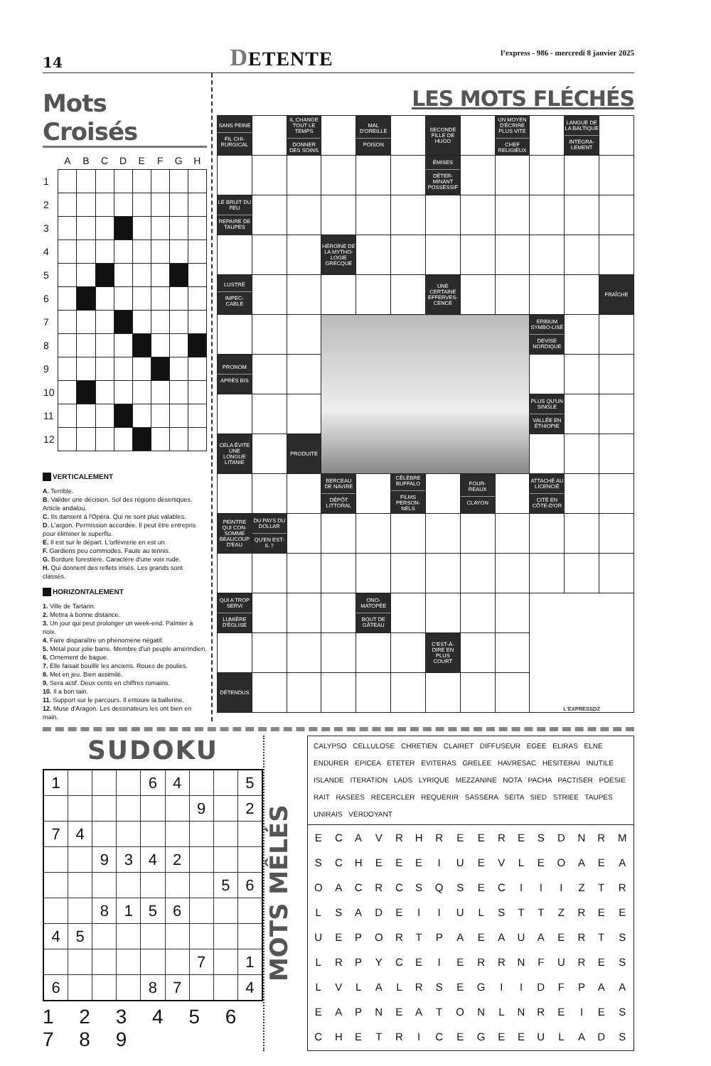14
DETENTE
l’express - 986 - mercredi 8 janvier 2025
Mots Croisés
| | A | B | C | D | E | F | G | H |
| --- | --- | --- | --- | --- | --- | --- | --- | --- |
| 1 | | | | | | | | |
| 2 | | | | | | | | |
| 3 | | | | | | | | |
| 4 | | | | | | | | |
| 5 | | | | | | | | |
| 6 | | | | | | | | |
| 7 | | | | | | | | |
| 8 | | | | | | | | |
| 9 | | | | | | | | |
| 10 | | | | | | | | |
| 11 | | | | | | | | |
| 12 | | | | | | | | |
VERTICALEMENT
A. Terrible.
B. Valider une décision. Sol des régions désertiques. Article andalou.
C. Ils dansent à l'Opéra. Qui ne sont plus valables.
D. L'argon. Permission accordée. Il peut être entrepris pour éliminer le superflu.
E. Il est sur le départ. L'orfèvrerie en est un.
F. Gardiens peu commodes. Faute au tennis.
G. Bordure forestière. Caractère d'une voix rude.
H. Qui donnent des reflets irisés. Les grands sont classés.
HORIZONTALEMENT
1. Ville de Tartarin.
2. Mettra à bonne distance.
3. Un jour qui peut prolonger un week-end. Palmier à noix.
4. Faire disparaître un phénomène négatif.
5. Métal pour jolie barre. Membre d'un peuple amérindien.
6. Ornement de bague.
7. Elle faisait bouillir les anciens. Roues de poulies.
8. Met en jeu. Bien assimilé.
9. Sera actif. Deux cents en chiffres romains.
10. Il a bon tain.
11. Support sur le parcours. Il entoure la ballerine.
12. Muse d'Aragon. Les dessinateurs les ont bien en main.
LES MOTS FLÉCHÉS
| SANS PEINE FIL CHI-RURGICAL | | IL CHANGE TOUT LE TEMPS DONNER DES SOINS | | MAL D'OREILLE POISON | | SECONDE FILLE DE HUGO | | UN MOYEN D'ÉCRIRE PLUS VITE CHEF RELIGIEUX | | LANGUE DE LA BALTIQUE INTÉGRA-LEMENT | |
| | | | | | | ÉMISES DÉTER-MINANT POSSESSIF | | | | | |
| LE BRUIT DU FEU REPAIRE DE TAUPES | | | | | | | | | | | |
| | | | HÉROÏNE DE LA MYTHO-LOGIE GRECQUE | | | | | | | | |
| LUSTRÉ IMPEC-CABLE | | | | | | UNE CERTAINE EFFERVES-CENCE | | | | | FRAÎCHE |
| | | | | | | | | | ERBIUM SYMBO-LISÉ DEVISE NORDIQUE | | |
| PRONOM APRÈS BIS | | | | | | | | | | | |
| | | | | | | | | | PLUS QU'UN SINGLE VALLÉE EN ÉTHIOPIE | | |
| CELA ÉVITE UNE LONGUE LITANIE | | PRODUITE | | | | | | | | | |
| | | | BERCEAU DE NAVIRE DÉPÔT LITTORAL | | CÉLÈBRE BUFFALO FILMS PERSON-NELS | | FOUR-REAUX CLAYON | | ATTACHÉ AU LICENCIÉ CITÉ EN CÔTE-D'OR | | |
| PEINTRE QUI CON-SOMME BEAUCOUP D'EAU | DU PAYS DU DOLLAR QU'EN EST-IL ? | | | | | | | | | | |
| QUI A TROP SERVI LUMIÈRE D'ÉGLISE | | | | ONO-MATOPÉE BOUT DE GÂTEAU | | | | | L'EXPRESSDZ | | |
| | | | | | | C'EST-À-DIRE EN PLUS COURT | | | | | |
| DÉTENDUS | | | | | | | | | | | |
SUDOKU
| 1 | | | | 6 | 4 | | | 5 |
| | | | | | | 9 | | 2 |
| 7 | 4 | | | | | | | |
| | | 9 | 3 | 4 | 2 | | | |
| | | | | | | | 5 | 6 |
| | | 8 | 1 | 5 | 6 | | | |
| 4 | 5 | | | | | | | |
| | | | | | | 7 | | 1 |
| 6 | | | | 8 | 7 | | | 4 |
1 2 3 4 5 6 7 8 9
MOTS MÊLÉS
CALYPSO CELLULOSE CHRETIEN CLAIRET DIFFUSEUR EGEE ELIRAS ELNE ENDURER EPICEA ETETER EVITERAS GRELEE HAVRESAC HESITERAI INUTILE ISLANDE ITERATION LADS LYRIQUE MEZZANINE NOTA PACHA PACTISER POESIE RAIT RASEES RECERCLER REQUERIR SASSERA SEITA SIED STRIEE TAUPES UNIRAIS VERDOYANT
| E | C | A | V | R | H | R | E | E | R | E | S | D | N | R | M |
| S | C | H | E | E | E | I | U | E | V | L | E | O | A | E | A |
| O | A | C | R | C | S | Q | S | E | C | I | I | I | Z | T | R |
| L | S | A | D | E | I | I | U | L | S | T | T | Z | R | E | E |
| U | E | P | O | R | T | P | A | E | A | U | A | E | R | T | S |
| L | R | P | Y | C | E | I | E | R | R | N | F | U | R | E | S |
| L | V | L | A | L | R | S | E | G | I | I | D | F | P | A | A |
| E | A | P | N | E | A | T | O | N | L | N | R | E | I | E | S |
| C | H | E | T | R | I | C | E | G | E | E | U | L | A | D | S |